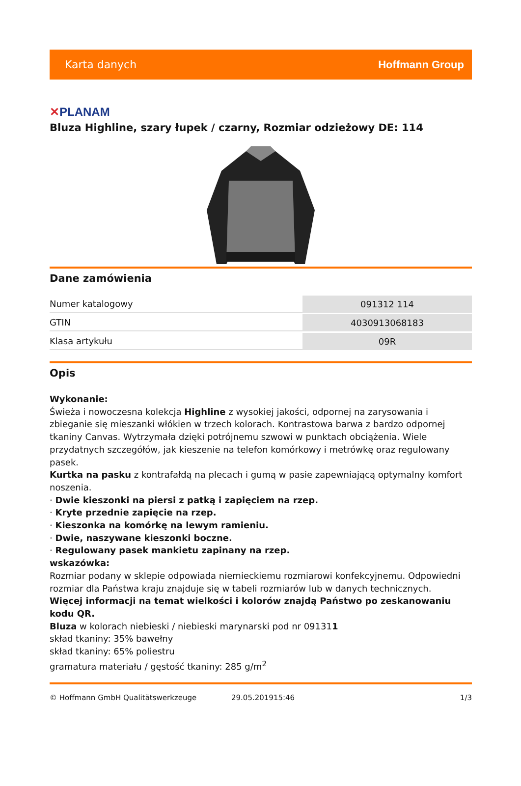Karta danych Hoffmann Group
✕PLANAM
Bluza Highline, szary łupek / czarny, Rozmiar odzieżowy DE: 114
Dane zamówienia
| Numer katalogowy | 091312 114 |
| GTIN | 4030913068183 |
| Klasa artykułu | 09R |
Opis
Wykonanie:
Świeża i nowoczesna kolekcja Highline z wysokiej jakości, odpornej na zarysowania i zbieganie się mieszanki włókien w trzech kolorach. Kontrastowa barwa z bardzo odpornej tkaniny Canvas. Wytrzymała dzięki potrójnemu szwowi w punktach obciążenia. Wiele przydatnych szczegółów, jak kieszenie na telefon komórkowy i metrówkę oraz regulowany pasek.
Kurtka na pasku z kontrafałdą na plecach i gumą w pasie zapewniającą optymalny komfort noszenia.
· Dwie kieszonki na piersi z patką i zapięciem na rzep.
· Kryte przednie zapięcie na rzep.
· Kieszonka na komórkę na lewym ramieniu.
· Dwie, naszywane kieszonki boczne.
· Regulowany pasek mankietu zapinany na rzep.
wskazówka:
Rozmiar podany w sklepie odpowiada niemieckiemu rozmiarowi konfekcyjnemu. Odpowiedni rozmiar dla Państwa kraju znajduje się w tabeli rozmiarów lub w danych technicznych.
Więcej informacji na temat wielkości i kolorów znajdą Państwo po zeskanowaniu kodu QR.
Bluza w kolorach niebieski / niebieski marynarski pod nr 091311
skład tkaniny: 35% bawełny
skład tkaniny: 65% poliestru
gramatura materiału / gęstość tkaniny: 285 g/m<sup>2</sup>
© Hoffmann GmbH Qualitätswerkzeuge 29.05.201915:46 1/3